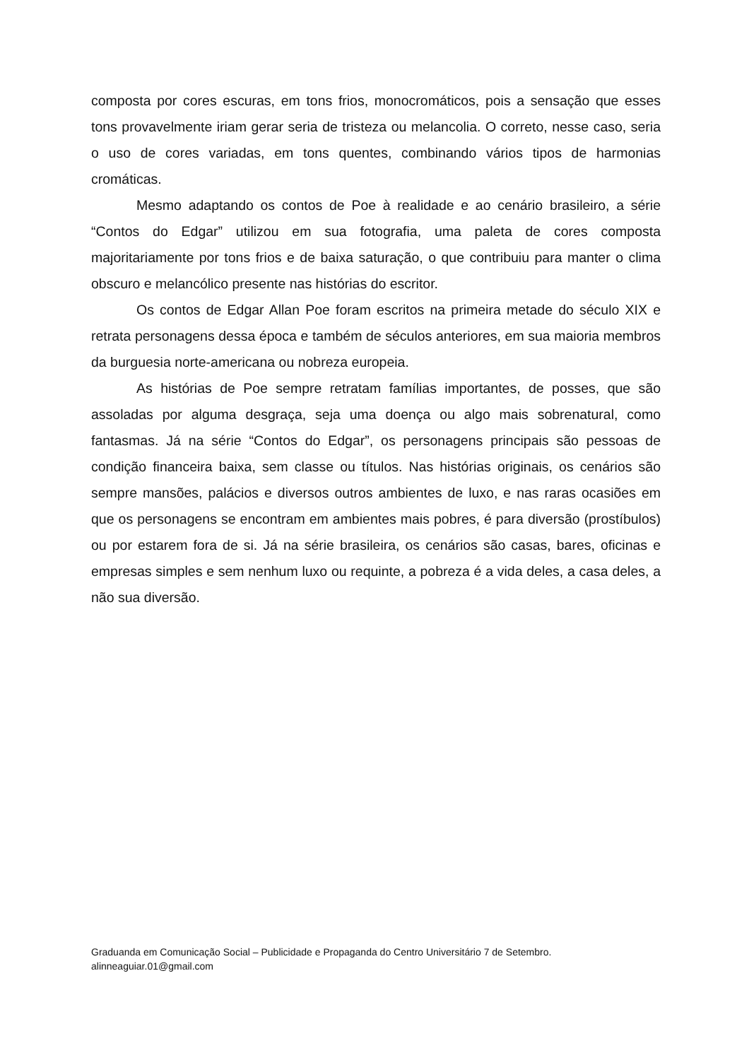composta por cores escuras, em tons frios, monocromáticos, pois a sensação que esses tons provavelmente iriam gerar seria de tristeza ou melancolia. O correto, nesse caso, seria o uso de cores variadas, em tons quentes, combinando vários tipos de harmonias cromáticas.
Mesmo adaptando os contos de Poe à realidade e ao cenário brasileiro, a série “Contos do Edgar” utilizou em sua fotografia, uma paleta de cores composta majoritariamente por tons frios e de baixa saturação, o que contribuiu para manter o clima obscuro e melancólico presente nas histórias do escritor.
Os contos de Edgar Allan Poe foram escritos na primeira metade do século XIX e retrata personagens dessa época e também de séculos anteriores, em sua maioria membros da burguesia norte-americana ou nobreza europeia.
As histórias de Poe sempre retratam famílias importantes, de posses, que são assoladas por alguma desgraça, seja uma doença ou algo mais sobrenatural, como fantasmas. Já na série “Contos do Edgar”, os personagens principais são pessoas de condição financeira baixa, sem classe ou títulos. Nas histórias originais, os cenários são sempre mansões, palácios e diversos outros ambientes de luxo, e nas raras ocasiões em que os personagens se encontram em ambientes mais pobres, é para diversão (prostíbulos) ou por estarem fora de si. Já na série brasileira, os cenários são casas, bares, oficinas e empresas simples e sem nenhum luxo ou requinte, a pobreza é a vida deles, a casa deles, a não sua diversão.
Graduanda em Comunicação Social – Publicidade e Propaganda do Centro Universitário 7 de Setembro.
alinneaguiar.01@gmail.com